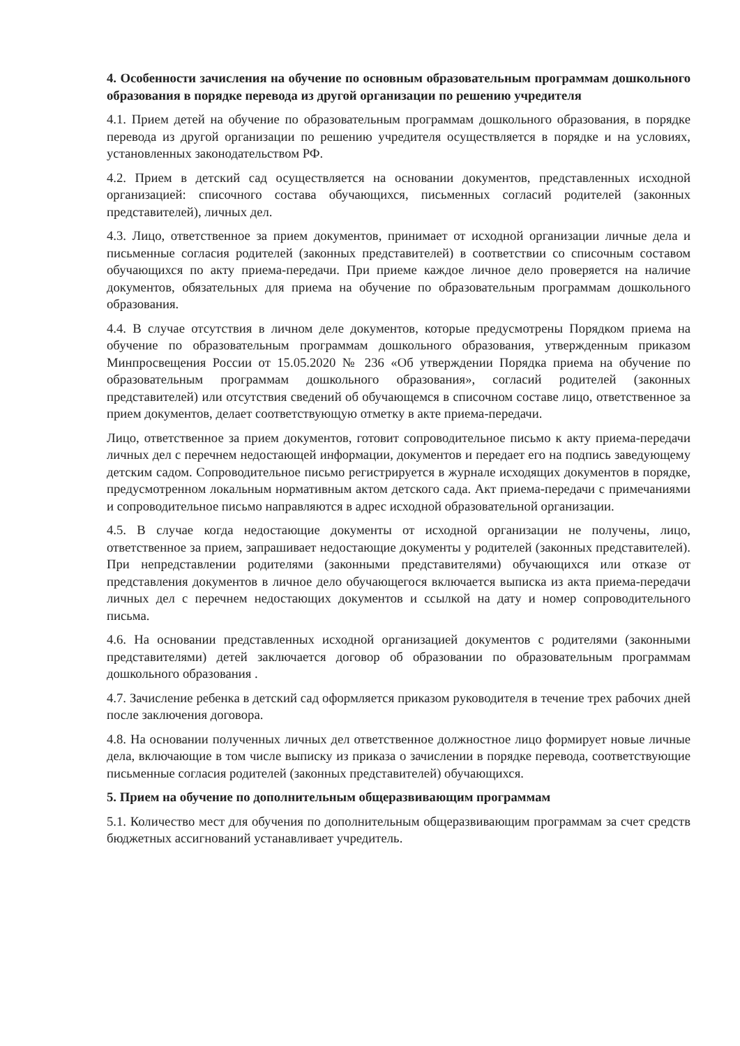4. Особенности зачисления на обучение по основным образовательным программам дошкольного образования в порядке перевода из другой организации по решению учредителя
4.1. Прием детей на обучение по образовательным программам дошкольного образования, в порядке перевода из другой организации по решению учредителя осуществляется в порядке и на условиях, установленных законодательством РФ.
4.2. Прием в детский сад осуществляется на основании документов, представленных исходной организацией: списочного состава обучающихся, письменных согласий родителей (законных представителей), личных дел.
4.3. Лицо, ответственное за прием документов, принимает от исходной организации личные дела и письменные согласия родителей (законных представителей) в соответствии со списочным составом обучающихся по акту приема-передачи. При приеме каждое личное дело проверяется на наличие документов, обязательных для приема на обучение по образовательным программам дошкольного образования.
4.4. В случае отсутствия в личном деле документов, которые предусмотрены Порядком приема на обучение по образовательным программам дошкольного образования, утвержденным приказом Минпросвещения России от 15.05.2020 № 236 «Об утверждении Порядка приема на обучение по образовательным программам дошкольного образования», согласий родителей (законных представителей) или отсутствия сведений об обучающемся в списочном составе лицо, ответственное за прием документов, делает соответствующую отметку в акте приема-передачи.
Лицо, ответственное за прием документов, готовит сопроводительное письмо к акту приема-передачи личных дел с перечнем недостающей информации, документов и передает его на подпись заведующему детским садом. Сопроводительное письмо регистрируется в журнале исходящих документов в порядке, предусмотренном локальным нормативным актом детского сада. Акт приема-передачи с примечаниями и сопроводительное письмо направляются в адрес исходной образовательной организации.
4.5. В случае когда недостающие документы от исходной организации не получены, лицо, ответственное за прием, запрашивает недостающие документы у родителей (законных представителей). При непредставлении родителями (законными представителями) обучающихся или отказе от представления документов в личное дело обучающегося включается выписка из акта приема-передачи личных дел с перечнем недостающих документов и ссылкой на дату и номер сопроводительного письма.
4.6. На основании представленных исходной организацией документов с родителями (законными представителями) детей заключается договор об образовании по образовательным программам дошкольного образования .
4.7. Зачисление ребенка в детский сад оформляется приказом руководителя в течение трех рабочих дней после заключения договора.
4.8. На основании полученных личных дел ответственное должностное лицо формирует новые личные дела, включающие в том числе выписку из приказа о зачислении в порядке перевода, соответствующие письменные согласия родителей (законных представителей) обучающихся.
5. Прием на обучение по дополнительным общеразвивающим программам
5.1. Количество мест для обучения по дополнительным общеразвивающим программам за счет средств бюджетных ассигнований устанавливает учредитель.